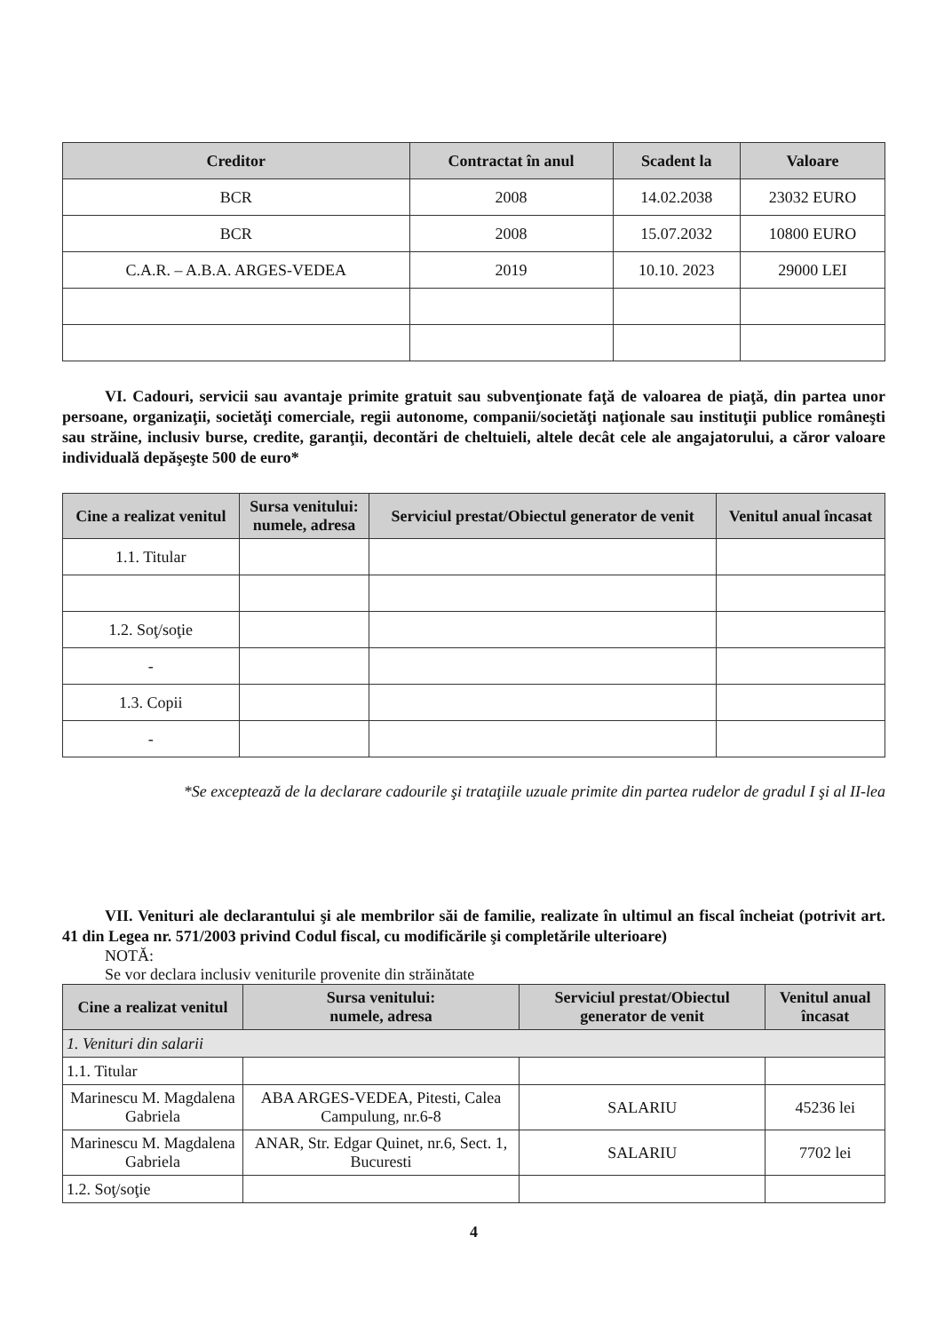| Creditor | Contractat în anul | Scadent la | Valoare |
| --- | --- | --- | --- |
| BCR | 2008 | 14.02.2038 | 23032 EURO |
| BCR | 2008 | 15.07.2032 | 10800 EURO |
| C.A.R. – A.B.A. ARGES-VEDEA | 2019 | 10.10. 2023 | 29000 LEI |
VI. Cadouri, servicii sau avantaje primite gratuit sau subvenţionate faţă de valoarea de piaţă, din partea unor persoane, organizaţii, societăţi comerciale, regii autonome, companii/societăţi naţionale sau instituţii publice româneşti sau străine, inclusiv burse, credite, garanţii, decontări de cheltuieli, altele decât cele ale angajatorului, a căror valoare individuală depăşeşte 500 de euro*
| Cine a realizat venitul | Sursa venitului: numele, adresa | Serviciul prestat/Obiectul generator de venit | Venitul anual încasat |
| --- | --- | --- | --- |
| 1.1. Titular | | | |
| 1.2. Soţ/soţie | | | |
| - | | | |
| 1.3. Copii | | | |
| - | | | |
*Se exceptează de la declarare cadourile şi trataţiile uzuale primite din partea rudelor de gradul I şi al II-lea
VII. Venituri ale declarantului şi ale membrilor săi de familie, realizate în ultimul an fiscal încheiat (potrivit art. 41 din Legea nr. 571/2003 privind Codul fiscal, cu modificările şi completările ulterioare)
NOTĂ:
Se vor declara inclusiv veniturile provenite din străinătate
| Cine a realizat venitul | Sursa venitului: numele, adresa | Serviciul prestat/Obiectul generator de venit | Venitul anual încasat |
| --- | --- | --- | --- |
| 1. Venituri din salarii | | | |
| 1.1. Titular | | | |
| Marinescu M. Magdalena Gabriela | ABA ARGES-VEDEA, Pitesti, Calea Campulung, nr.6-8 | SALARIU | 45236 lei |
| Marinescu M. Magdalena Gabriela | ANAR, Str. Edgar Quinet, nr.6, Sect. 1, Bucuresti | SALARIU | 7702 lei |
| 1.2. Soţ/soţie | | | |
4